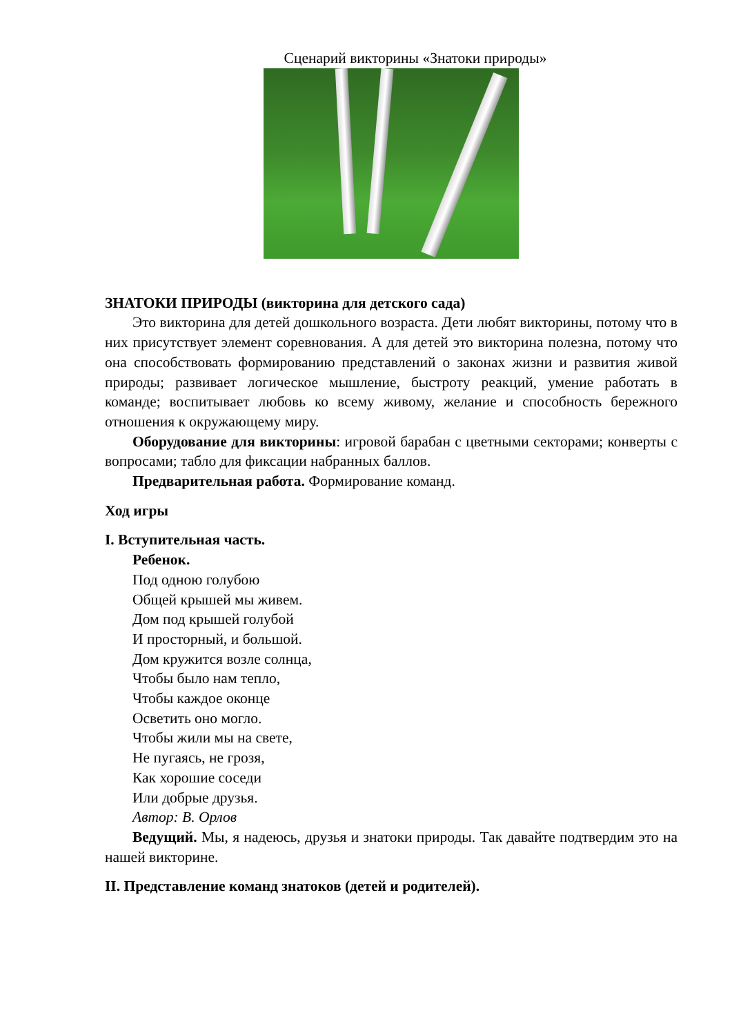Сценарий викторины «Знатоки природы»
ЗНАТОКИ ПРИРОДЫ (викторина для детского сада)
Это викторина для детей дошкольного возраста. Дети любят викторины, потому что в них присутствует элемент соревнования. А для детей это викторина полезна, потому что она способствовать формированию представлений о законах жизни и развития живой природы; развивает логическое мышление, быстроту реакций, умение работать в команде; воспитывает любовь ко всему живому, желание и способность бережного отношения к окружающему миру.
Оборудование для викторины: игровой барабан с цветными секторами; конверты с вопросами; табло для фиксации набранных баллов.
Предварительная работа. Формирование команд.
Ход игры
I. Вступительная часть.
Ребенок.
Под одною голубою
Общей крышей мы живем.
Дом под крышей голубой
И просторный, и большой.
Дом кружится возле солнца,
Чтобы было нам тепло,
Чтобы каждое оконце
Осветить оно могло.
Чтобы жили мы на свете,
Не пугаясь, не грозя,
Как хорошие соседи
Или добрые друзья.
Автор: В. Орлов
Ведущий. Мы, я надеюсь, друзья и знатоки природы. Так давайте подтвердим это на нашей викторине.
II. Представление команд знатоков (детей и родителей).